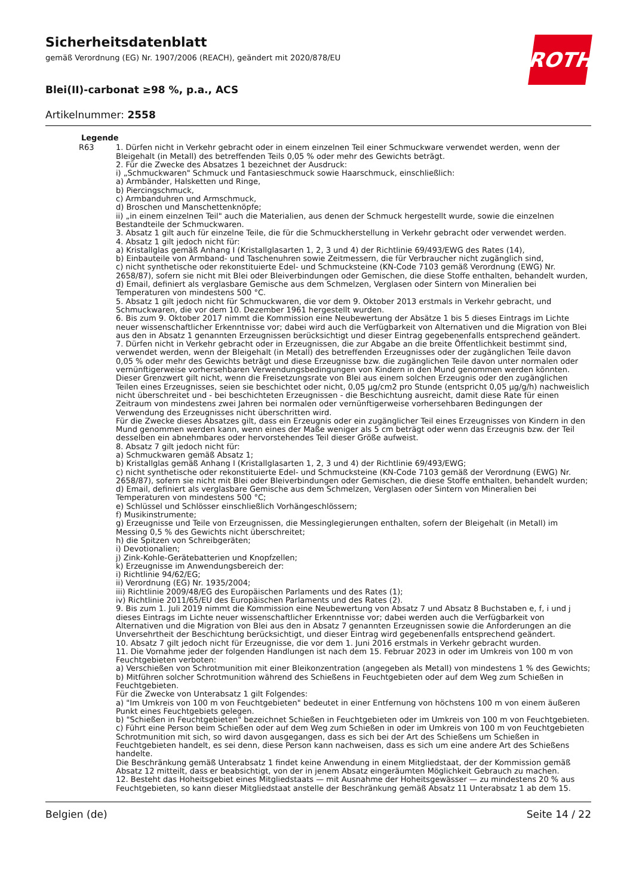ROTH
Sicherheitsdatenblatt
gemäß Verordnung (EG) Nr. 1907/2006 (REACH), geändert mit 2020/878/EU
Blei(II)-carbonat ≥98 %, p.a., ACS
Artikelnummer: 2558
| Legende | |
| --- | --- |
| R63 | 1. Dürfen nicht in Verkehr gebracht oder in einem einzelnen Teil einer Schmuckware verwendet werden, wenn der Bleigehalt (in Metall) des betreffenden Teils 0,05 % oder mehr des Gewichts beträgt. 2. Für die Zwecke des Absatzes 1 bezeichnet der Ausdruck: i) „Schmuckwaren" Schmuck und Fantasieschmuck sowie Haarschmuck, einschließlich: a) Armbänder, Halsketten und Ringe, b) Piercingschmuck, c) Armbanduhren und Armschmuck, d) Broschen und Manschettenknöpfe; ii) „in einem einzelnen Teil" auch die Materialien, aus denen der Schmuck hergestellt wurde, sowie die einzelnen Bestandteile der Schmuckwaren. 3. Absatz 1 gilt auch für einzelne Teile, die für die Schmuckherstellung in Verkehr gebracht oder verwendet werden. 4. Absatz 1 gilt jedoch nicht für: a) Kristallglas gemäß Anhang I (Kristallglasarten 1, 2, 3 und 4) der Richtlinie 69/493/EWG des Rates (14), b) Einbauteile von Armband- und Taschenuhren sowie Zeitmessern, die für Verbraucher nicht zugänglich sind, c) nicht synthetische oder rekonstituierte Edel- und Schmucksteine (KN-Code 7103 gemäß Verordnung (EWG) Nr. 2658/87), sofern sie nicht mit Blei oder Bleiverbindungen oder Gemischen, die diese Stoffe enthalten, behandelt wurden, d) Email, definiert als verglasbare Gemische aus dem Schmelzen, Verglasen oder Sintern von Mineralien bei Temperaturen von mindestens 500 °C. 5. Absatz 1 gilt jedoch nicht für Schmuckwaren, die vor dem 9. Oktober 2013 erstmals in Verkehr gebracht, und Schmuckwaren, die vor dem 10. Dezember 1961 hergestellt wurden. 6. Bis zum 9. Oktober 2017 nimmt die Kommission eine Neubewertung der Absätze 1 bis 5 dieses Eintrags im Lichte neuer wissenschaftlicher Erkenntnisse vor; dabei wird auch die Verfügbarkeit von Alternativen und die Migration von Blei aus den in Absatz 1 genannten Erzeugnissen berücksichtigt und dieser Eintrag gegebenenfalls entsprechend geändert. 7. Dürfen nicht in Verkehr gebracht oder in Erzeugnissen, die zur Abgabe an die breite Öffentlichkeit bestimmt sind, verwendet werden, wenn der Bleigehalt (in Metall) des betreffenden Erzeugnisses oder der zugänglichen Teile davon 0,05 % oder mehr des Gewichts beträgt und diese Erzeugnisse bzw. die zugänglichen Teile davon unter normalen oder vernünftigerweise vorhersehbaren Verwendungsbedingungen von Kindern in den Mund genommen werden könnten. Dieser Grenzwert gilt nicht, wenn die Freisetzungsrate von Blei aus einem solchen Erzeugnis oder den zugänglichen Teilen eines Erzeugnisses, seien sie beschichtet oder nicht, 0,05 µg/cm2 pro Stunde (entspricht 0,05 µg/g/h) nachweislich nicht überschreitet und - bei beschichteten Erzeugnissen - die Beschichtung ausreicht, damit diese Rate für einen Zeitraum von mindestens zwei Jahren bei normalen oder vernünftigerweise vorhersehbaren Bedingungen der Verwendung des Erzeugnisses nicht überschritten wird. Für die Zwecke dieses Absatzes gilt, dass ein Erzeugnis oder ein zugänglicher Teil eines Erzeugnisses von Kindern in den Mund genommen werden kann, wenn eines der Maße weniger als 5 cm beträgt oder wenn das Erzeugnis bzw. der Teil desselben ein abnehmbares oder hervorstehendes Teil dieser Größe aufweist. 8. Absatz 7 gilt jedoch nicht für: a) Schmuckwaren gemäß Absatz 1; b) Kristallglas gemäß Anhang I (Kristallglasarten 1, 2, 3 und 4) der Richtlinie 69/493/EWG; c) nicht synthetische oder rekonstituierte Edel- und Schmucksteine (KN-Code 7103 gemäß der Verordnung (EWG) Nr. 2658/87), sofern sie nicht mit Blei oder Bleiverbindungen oder Gemischen, die diese Stoffe enthalten, behandelt wurden; d) Email, definiert als verglasbare Gemische aus dem Schmelzen, Verglasen oder Sintern von Mineralien bei Temperaturen von mindestens 500 °C; e) Schlüssel und Schlösser einschließlich Vorhängeschlössern; f) Musikinstrumente; g) Erzeugnisse und Teile von Erzeugnissen, die Messinglegierungen enthalten, sofern der Bleigehalt (in Metall) im Messing 0,5 % des Gewichts nicht überschreitet; h) die Spitzen von Schreibgeräten; i) Devotionalien; j) Zink-Kohle-Gerätebatterien und Knopfzellen; k) Erzeugnisse im Anwendungsbereich der: i) Richtlinie 94/62/EG; ii) Verordnung (EG) Nr. 1935/2004; iii) Richtlinie 2009/48/EG des Europäischen Parlaments und des Rates (1); iv) Richtlinie 2011/65/EU des Europäischen Parlaments und des Rates (2). 9. Bis zum 1. Juli 2019 nimmt die Kommission eine Neubewertung von Absatz 7 und Absatz 8 Buchstaben e, f, i und j dieses Eintrags im Lichte neuer wissenschaftlicher Erkenntnisse vor; dabei werden auch die Verfügbarkeit von Alternativen und die Migration von Blei aus den in Absatz 7 genannten Erzeugnissen sowie die Anforderungen an die Unversehrtheit der Beschichtung berücksichtigt, und dieser Eintrag wird gegebenenfalls entsprechend geändert. 10. Absatz 7 gilt jedoch nicht für Erzeugnisse, die vor dem 1. Juni 2016 erstmals in Verkehr gebracht wurden. 11. Die Vornahme jeder der folgenden Handlungen ist nach dem 15. Februar 2023 in oder im Umkreis von 100 m von Feuchtgebieten verboten: a) Verschießen von Schrotmunition mit einer Bleikonzentration (angegeben als Metall) von mindestens 1 % des Gewichts; b) Mitführen solcher Schrotmunition während des Schießens in Feuchtgebieten oder auf dem Weg zum Schießen in Feuchtgebieten. Für die Zwecke von Unterabsatz 1 gilt Folgendes: a) "Im Umkreis von 100 m von Feuchtgebieten" bedeutet in einer Entfernung von höchstens 100 m von einem äußeren Punkt eines Feuchtgebiets gelegen. b) "Schießen in Feuchtgebieten" bezeichnet Schießen in Feuchtgebieten oder im Umkreis von 100 m von Feuchtgebieten. c) Führt eine Person beim Schießen oder auf dem Weg zum Schießen in oder im Umkreis von 100 m von Feuchtgebieten Schrotmunition mit sich, so wird davon ausgegangen, dass es sich bei der Art des Schießens um Schießen in Feuchtgebieten handelt, es sei denn, diese Person kann nachweisen, dass es sich um eine andere Art des Schießens handelte. Die Beschränkung gemäß Unterabsatz 1 findet keine Anwendung in einem Mitgliedstaat, der der Kommission gemäß Absatz 12 mitteilt, dass er beabsichtigt, von der in jenem Absatz eingeräumten Möglichkeit Gebrauch zu machen. 12. Besteht das Hoheitsgebiet eines Mitgliedstaats — mit Ausnahme der Hoheitsgewässer — zu mindestens 20 % aus Feuchtgebieten, so kann dieser Mitgliedstaat anstelle der Beschränkung gemäß Absatz 11 Unterabsatz 1 ab dem 15. |
Belgien (de) Seite 14 / 22